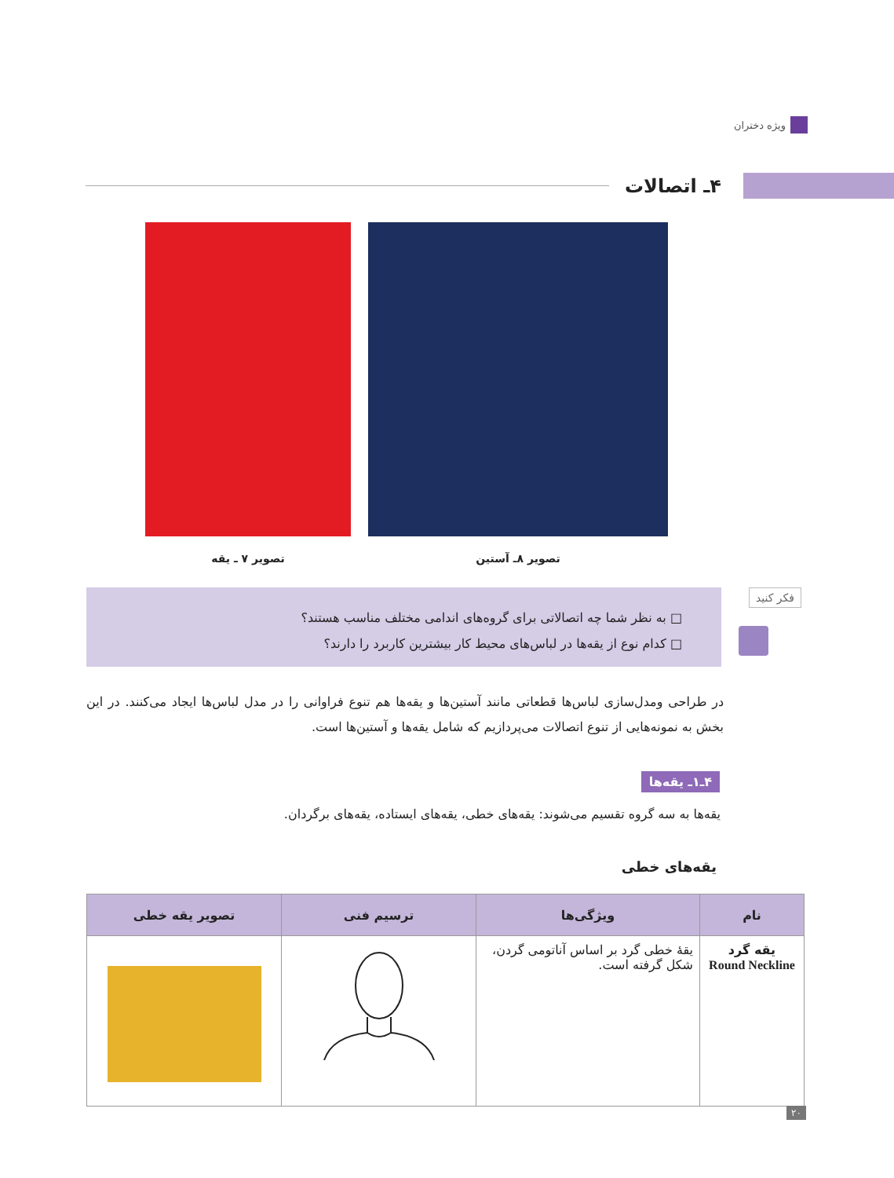ویژه دختران
۴ـ اتصالات
تصویر ۷ ـ یقه تصویر ۸ـ آستین
فکر کنید
□ به نظر شما چه اتصالاتی برای گروه‌های اندامی مختلف مناسب هستند؟
□ کدام نوع از یقه‌ها در لباس‌های محیط کار بیشترین کاربرد را دارند؟
در طراحی ومدل‌سازی لباس‌ها قطعاتی مانند آستین‌ها و یقه‌ها هم تنوع فراوانی را در مدل لباس‌ها ایجاد می‌کنند. در این بخش به نمونه‌هایی از تنوع اتصالات می‌پردازیم که شامل یقه‌ها و آستین‌ها است.
۴ـ۱ـ یقه‌ها
یقه‌ها به سه گروه تقسیم می‌شوند: یقه‌های خطی، یقه‌های ایستاده، یقه‌های برگردان.
یقه‌های خطی
| نام | ویژگی‌ها | ترسیم فنی | تصویر یقه خطی |
| --- | --- | --- | --- |
| یقه گرد Round Neckline | یقهٔ خطی گرد بر اساس آناتومی گردن، شکل گرفته است. | | |
۲۰